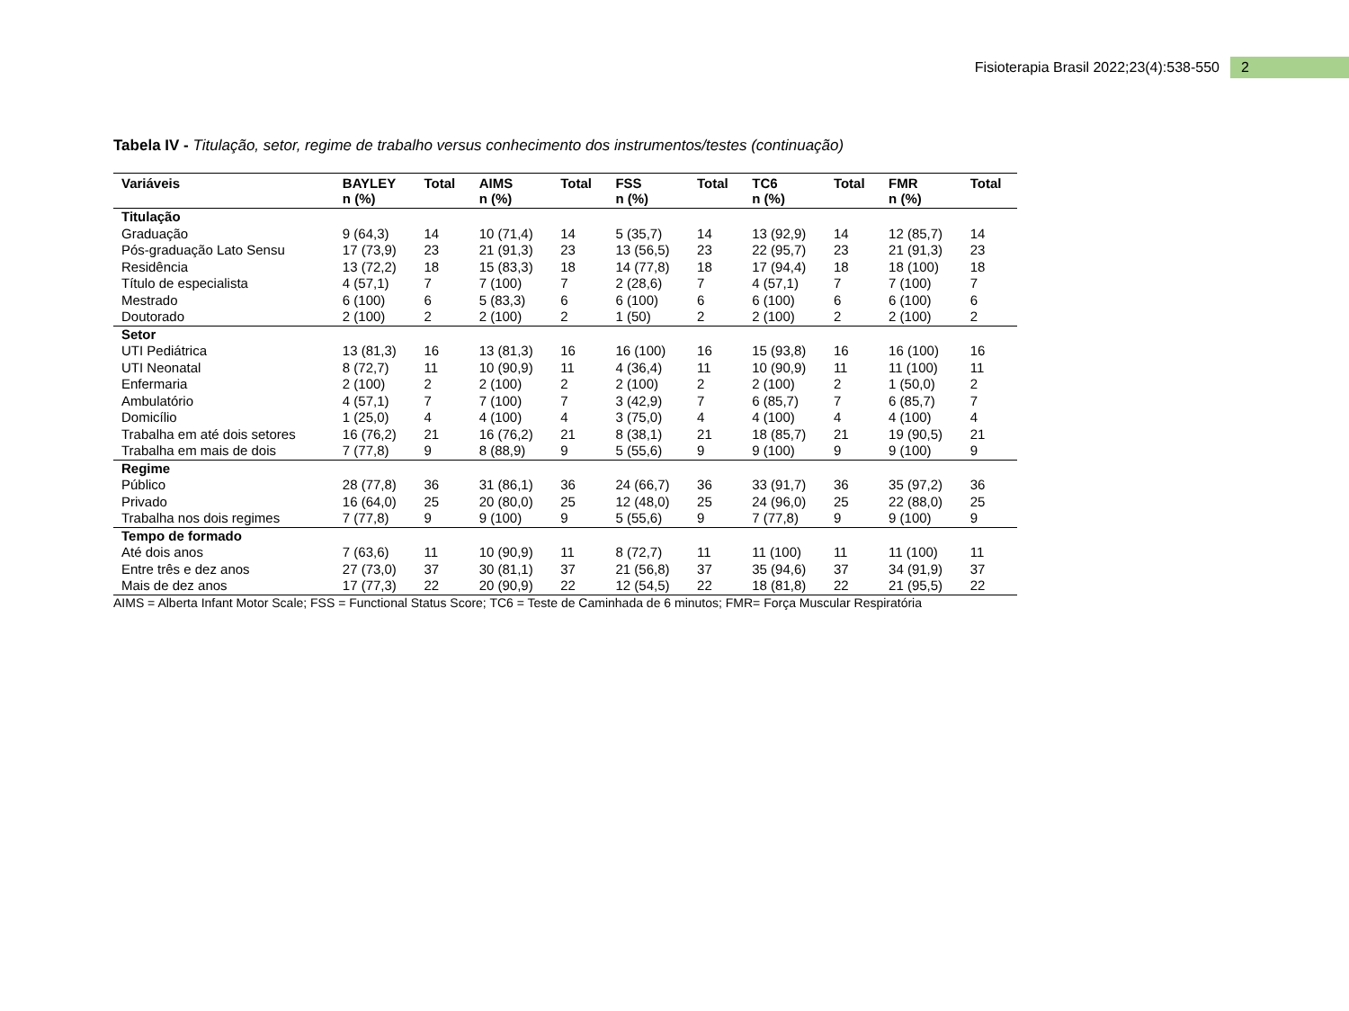Fisioterapia Brasil 2022;23(4):538-550 2
Tabela IV - Titulação, setor, regime de trabalho versus conhecimento dos instrumentos/testes (continuação)
| Variáveis | BAYLEY n (%) | Total | AIMS n (%) | Total | FSS n (%) | Total | TC6 n (%) | Total | FMR n (%) | Total |
| --- | --- | --- | --- | --- | --- | --- | --- | --- | --- | --- |
| Titulação | | | | | | | | | | |
| Graduação | 9 (64,3) | 14 | 10 (71,4) | 14 | 5 (35,7) | 14 | 13 (92,9) | 14 | 12 (85,7) | 14 |
| Pós-graduação Lato Sensu | 17 (73,9) | 23 | 21 (91,3) | 23 | 13 (56,5) | 23 | 22 (95,7) | 23 | 21 (91,3) | 23 |
| Residência | 13 (72,2) | 18 | 15 (83,3) | 18 | 14 (77,8) | 18 | 17 (94,4) | 18 | 18 (100) | 18 |
| Título de especialista | 4 (57,1) | 7 | 7 (100) | 7 | 2 (28,6) | 7 | 4 (57,1) | 7 | 7 (100) | 7 |
| Mestrado | 6 (100) | 6 | 5 (83,3) | 6 | 6 (100) | 6 | 6 (100) | 6 | 6 (100) | 6 |
| Doutorado | 2 (100) | 2 | 2 (100) | 2 | 1 (50) | 2 | 2 (100) | 2 | 2 (100) | 2 |
| Setor | | | | | | | | | | |
| UTI Pediátrica | 13 (81,3) | 16 | 13 (81,3) | 16 | 16 (100) | 16 | 15 (93,8) | 16 | 16 (100) | 16 |
| UTI Neonatal | 8 (72,7) | 11 | 10 (90,9) | 11 | 4 (36,4) | 11 | 10 (90,9) | 11 | 11 (100) | 11 |
| Enfermaria | 2 (100) | 2 | 2 (100) | 2 | 2 (100) | 2 | 2 (100) | 2 | 1 (50,0) | 2 |
| Ambulatório | 4 (57,1) | 7 | 7 (100) | 7 | 3 (42,9) | 7 | 6 (85,7) | 7 | 6 (85,7) | 7 |
| Domicílio | 1 (25,0) | 4 | 4 (100) | 4 | 3 (75,0) | 4 | 4 (100) | 4 | 4 (100) | 4 |
| Trabalha em até dois setores | 16 (76,2) | 21 | 16 (76,2) | 21 | 8 (38,1) | 21 | 18 (85,7) | 21 | 19 (90,5) | 21 |
| Trabalha em mais de dois | 7 (77,8) | 9 | 8 (88,9) | 9 | 5 (55,6) | 9 | 9 (100) | 9 | 9 (100) | 9 |
| Regime | | | | | | | | | | |
| Público | 28 (77,8) | 36 | 31 (86,1) | 36 | 24 (66,7) | 36 | 33 (91,7) | 36 | 35 (97,2) | 36 |
| Privado | 16 (64,0) | 25 | 20 (80,0) | 25 | 12 (48,0) | 25 | 24 (96,0) | 25 | 22 (88,0) | 25 |
| Trabalha nos dois regimes | 7 (77,8) | 9 | 9 (100) | 9 | 5 (55,6) | 9 | 7 (77,8) | 9 | 9 (100) | 9 |
| Tempo de formado | | | | | | | | | | |
| Até dois anos | 7 (63,6) | 11 | 10 (90,9) | 11 | 8 (72,7) | 11 | 11 (100) | 11 | 11 (100) | 11 |
| Entre três e dez anos | 27 (73,0) | 37 | 30 (81,1) | 37 | 21 (56,8) | 37 | 35 (94,6) | 37 | 34 (91,9) | 37 |
| Mais de dez anos | 17 (77,3) | 22 | 20 (90,9) | 22 | 12 (54,5) | 22 | 18 (81,8) | 22 | 21 (95,5) | 22 |
AIMS = Alberta Infant Motor Scale; FSS = Functional Status Score; TC6 = Teste de Caminhada de 6 minutos; FMR= Força Muscular Respiratória